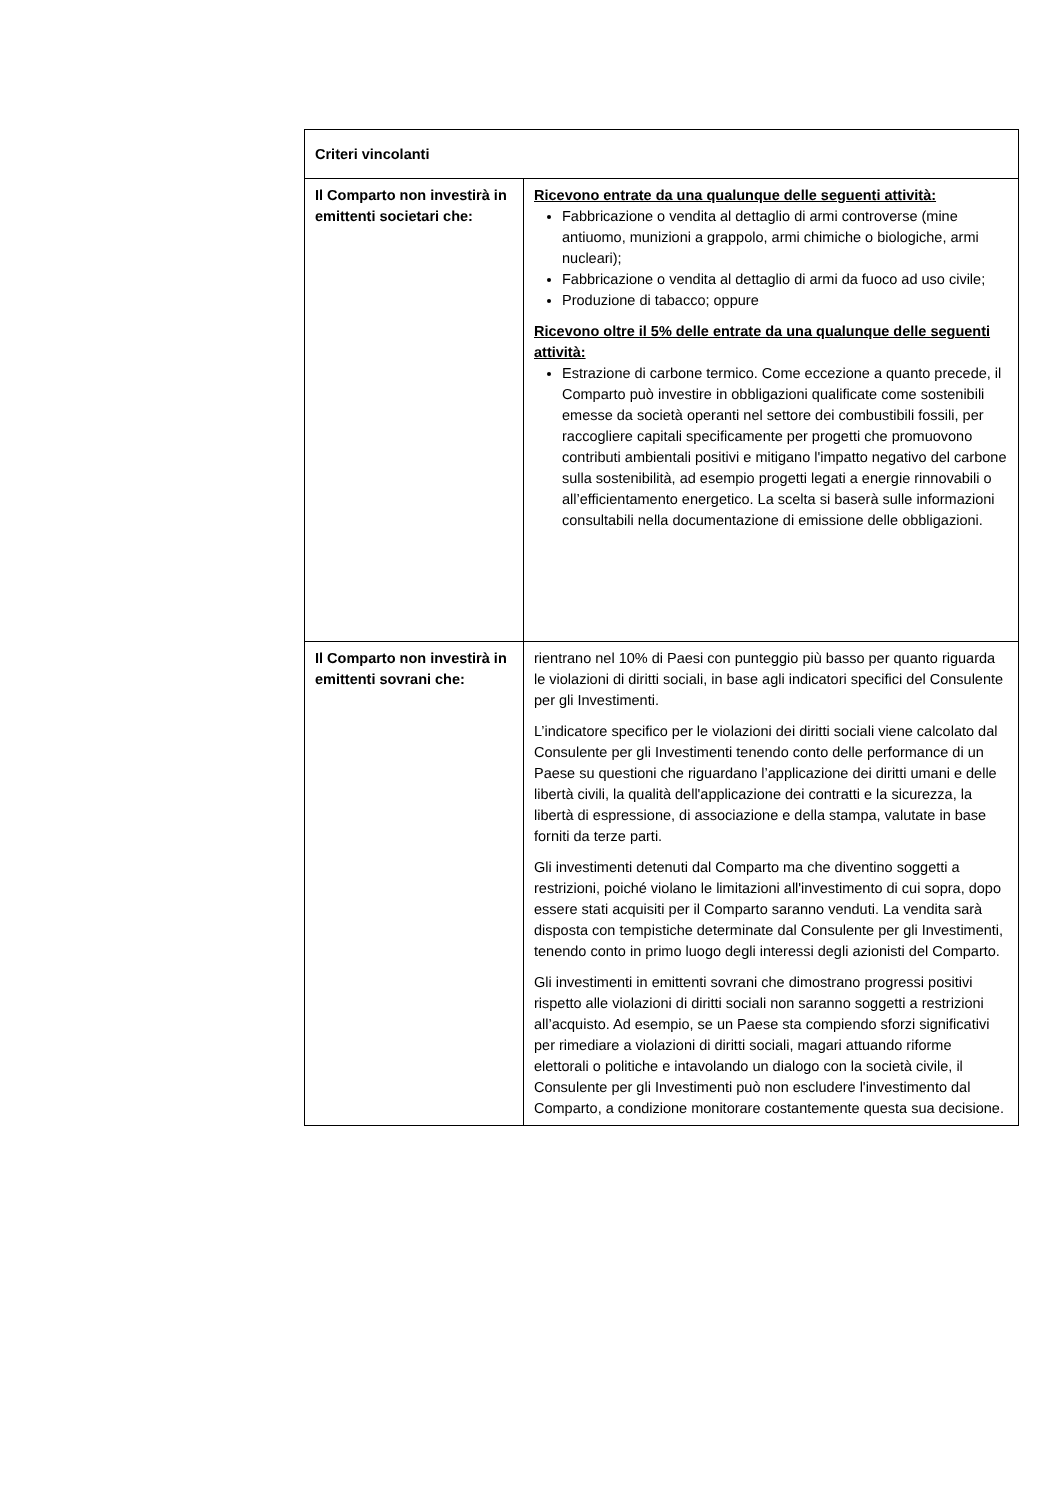| Criteri vincolanti | |
| --- | --- |
| Il Comparto non investirà in emittenti societari che: | Ricevono entrate da una qualunque delle seguenti attività: Fabbricazione o vendita al dettaglio di armi controverse (mine antiuomo, munizioni a grappolo, armi chimiche o biologiche, armi nucleari); Fabbricazione o vendita al dettaglio di armi da fuoco ad uso civile; Produzione di tabacco; oppure Ricevono oltre il 5% delle entrate da una qualunque delle seguenti attività: Estrazione di carbone termico. Come eccezione a quanto precede, il Comparto può investire in obbligazioni qualificate come sostenibili emesse da società operanti nel settore dei combustibili fossili, per raccogliere capitali specificamente per progetti che promuovono contributi ambientali positivi e mitigano l'impatto negativo del carbone sulla sostenibilità, ad esempio progetti legati a energie rinnovabili o all’efficientamento energetico. La scelta si baserà sulle informazioni consultabili nella documentazione di emissione delle obbligazioni. |
| Il Comparto non investirà in emittenti sovrani che: | rientrano nel 10% di Paesi con punteggio più basso per quanto riguarda le violazioni di diritti sociali, in base agli indicatori specifici del Consulente per gli Investimenti. L’indicatore specifico per le violazioni dei diritti sociali viene calcolato dal Consulente per gli Investimenti tenendo conto delle performance di un Paese su questioni che riguardano l’applicazione dei diritti umani e delle libertà civili, la qualità dell'applicazione dei contratti e la sicurezza, la libertà di espressione, di associazione e della stampa, valutate in base forniti da terze parti. Gli investimenti detenuti dal Comparto ma che diventino soggetti a restrizioni, poiché violano le limitazioni all'investimento di cui sopra, dopo essere stati acquisiti per il Comparto saranno venduti. La vendita sarà disposta con tempistiche determinate dal Consulente per gli Investimenti, tenendo conto in primo luogo degli interessi degli azionisti del Comparto. Gli investimenti in emittenti sovrani che dimostrano progressi positivi rispetto alle violazioni di diritti sociali non saranno soggetti a restrizioni all’acquisto. Ad esempio, se un Paese sta compiendo sforzi significativi per rimediare a violazioni di diritti sociali, magari attuando riforme elettorali o politiche e intavolando un dialogo con la società civile, il Consulente per gli Investimenti può non escludere l'investimento dal Comparto, a condizione monitorare costantemente questa sua decisione. |